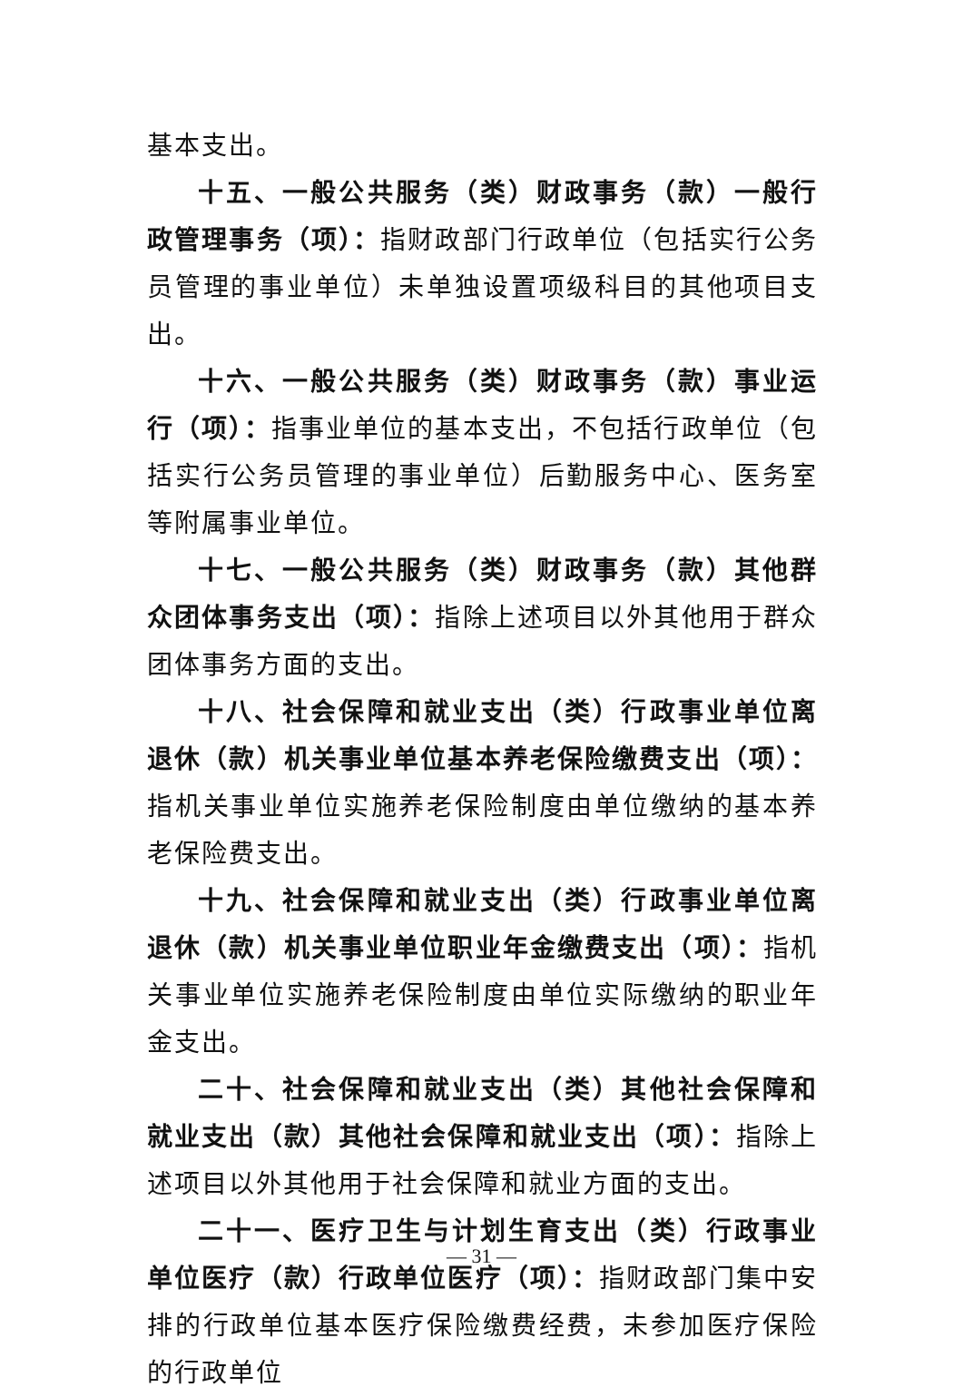基本支出。
十五、一般公共服务（类）财政事务（款）一般行政管理事务（项）：指财政部门行政单位（包括实行公务员管理的事业单位）未单独设置项级科目的其他项目支出。
十六、一般公共服务（类）财政事务（款）事业运行（项）：指事业单位的基本支出，不包括行政单位（包括实行公务员管理的事业单位）后勤服务中心、医务室等附属事业单位。
十七、一般公共服务（类）财政事务（款）其他群众团体事务支出（项）：指除上述项目以外其他用于群众团体事务方面的支出。
十八、社会保障和就业支出（类）行政事业单位离退休（款）机关事业单位基本养老保险缴费支出（项）：指机关事业单位实施养老保险制度由单位缴纳的基本养老保险费支出。
十九、社会保障和就业支出（类）行政事业单位离退休（款）机关事业单位职业年金缴费支出（项）：指机关事业单位实施养老保险制度由单位实际缴纳的职业年金支出。
二十、社会保障和就业支出（类）其他社会保障和就业支出（款）其他社会保障和就业支出（项）：指除上述项目以外其他用于社会保障和就业方面的支出。
二十一、医疗卫生与计划生育支出（类）行政事业单位医疗（款）行政单位医疗（项）：指财政部门集中安排的行政单位基本医疗保险缴费经费，未参加医疗保险的行政单位
— 31 —